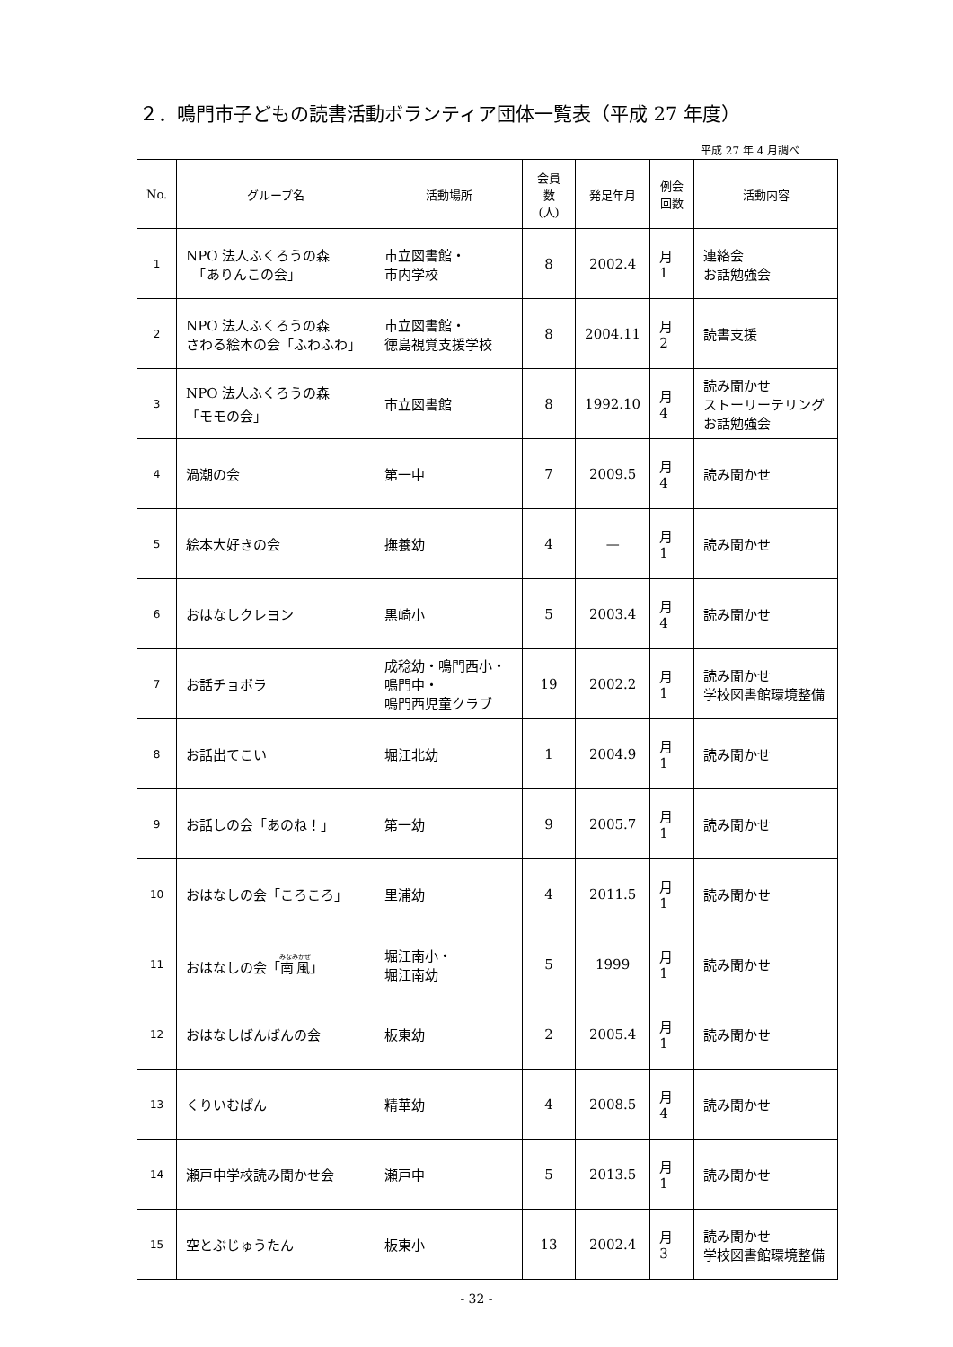２．鳴門市子どもの読書活動ボランティア団体一覧表（平成 27 年度）
平成 27 年 4 月調べ
| No. | グループ名 | 活動場所 | 会員 数 (人) | 発足年月 | 例会 回数 | 活動内容 |
| --- | --- | --- | --- | --- | --- | --- |
| 1 | NPO 法人ふくろうの森 「ありんこの会」 | 市立図書館・ 市内学校 | 8 | 2002.4 | 月 1 | 連絡会 お話勉強会 |
| 2 | NPO 法人ふくろうの森 さわる絵本の会「ふわふわ」 | 市立図書館・ 徳島視覚支援学校 | 8 | 2004.11 | 月 2 | 読書支援 |
| 3 | NPO 法人ふくろうの森 「モモの会」 | 市立図書館 | 8 | 1992.10 | 月 4 | 読み聞かせ ストーリーテリング お話勉強会 |
| 4 | 渦潮の会 | 第一中 | 7 | 2009.5 | 月 4 | 読み聞かせ |
| 5 | 絵本大好きの会 | 撫養幼 | 4 | — | 月 1 | 読み聞かせ |
| 6 | おはなしクレヨン | 黒崎小 | 5 | 2003.4 | 月 4 | 読み聞かせ |
| 7 | お話チョボラ | 成稔幼・鳴門西小・ 鳴門中・ 鳴門西児童クラブ | 19 | 2002.2 | 月 1 | 読み聞かせ 学校図書館環境整備 |
| 8 | お話出てこい | 堀江北幼 | 1 | 2004.9 | 月 1 | 読み聞かせ |
| 9 | お話しの会「あのね！」 | 第一幼 | 9 | 2005.7 | 月 1 | 読み聞かせ |
| 10 | おはなしの会「ころころ」 | 里浦幼 | 4 | 2011.5 | 月 1 | 読み聞かせ |
| 11 | おはなしの会「 南風 」 | 堀江南小・ 堀江南幼 | 5 | 1999 | 月 1 | 読み聞かせ |
| 12 | おはなしばんばんの会 | 板東幼 | 2 | 2005.4 | 月 1 | 読み聞かせ |
| 13 | くりいむぱん | 精華幼 | 4 | 2008.5 | 月 4 | 読み聞かせ |
| 14 | 瀬戸中学校読み聞かせ会 | 瀬戸中 | 5 | 2013.5 | 月 1 | 読み聞かせ |
| 15 | 空とぶじゅうたん | 板東小 | 13 | 2002.4 | 月 3 | 読み聞かせ 学校図書館環境整備 |
- 32 -